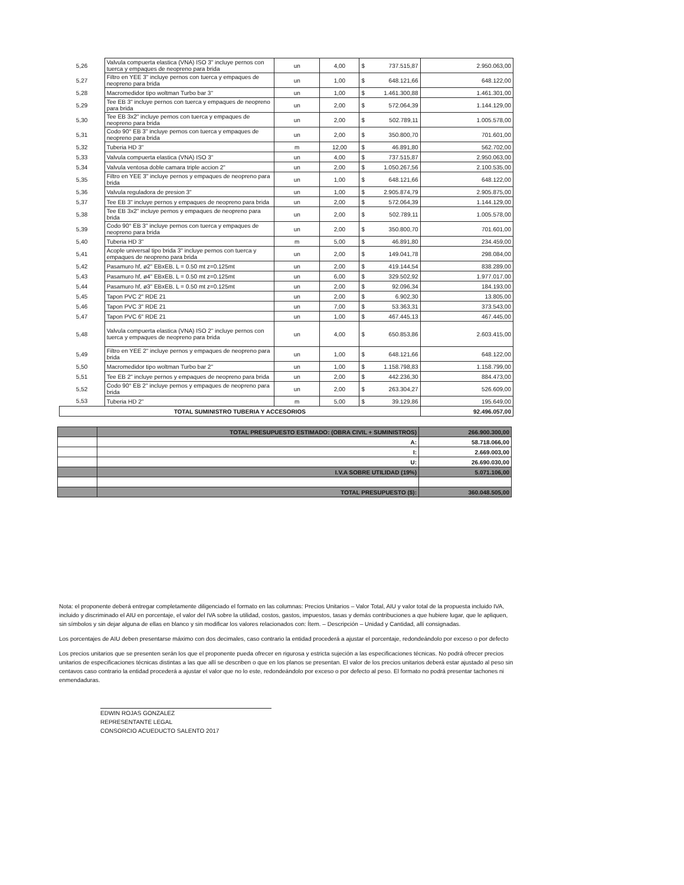| 5,26 | Valvula compuerta elastica (VNA) ISO 3" incluye pernos con tuerca y empaques de neopreno para brida | un | 4,00 | $ | 737.515,87 | 2.950.063,00 |
| 5,27 | Filtro en YEE 3" incluye pernos con tuerca y empaques de neopreno para brida | un | 1,00 | $ | 648.121,66 | 648.122,00 |
| 5,28 | Macromedidor tipo woltman Turbo bar 3" | un | 1,00 | $ | 1.461.300,88 | 1.461.301,00 |
| 5,29 | Tee EB 3" incluye pernos con tuerca y empaques de neopreno para brida | un | 2,00 | $ | 572.064,39 | 1.144.129,00 |
| 5,30 | Tee EB 3x2" incluye pernos con tuerca y empaques de neopreno para brida | un | 2,00 | $ | 502.789,11 | 1.005.578,00 |
| 5,31 | Codo 90° EB 3" incluye pernos con tuerca y empaques de neopreno para brida | un | 2,00 | $ | 350.800,70 | 701.601,00 |
| 5,32 | Tuberia HD 3" | m | 12,00 | $ | 46.891,80 | 562.702,00 |
| 5,33 | Valvula compuerta elastica (VNA) ISO 3" | un | 4,00 | $ | 737.515,87 | 2.950.063,00 |
| 5,34 | Valvula ventosa doble camara triple accion 2" | un | 2,00 | $ | 1.050.267,56 | 2.100.535,00 |
| 5,35 | Filtro en YEE 3" incluye pernos y empaques de neopreno para brida | un | 1,00 | $ | 648.121,66 | 648.122,00 |
| 5,36 | Valvula reguladora de presion 3" | un | 1,00 | $ | 2.905.874,79 | 2.905.875,00 |
| 5,37 | Tee EB 3" incluye pernos y empaques de neopreno para brida | un | 2,00 | $ | 572.064,39 | 1.144.129,00 |
| 5,38 | Tee EB 3x2" incluye pernos y empaques de neopreno para brida | un | 2,00 | $ | 502.789,11 | 1.005.578,00 |
| 5,39 | Codo 90° EB 3" incluye pernos con tuerca y empaques de neopreno para brida | un | 2,00 | $ | 350.800,70 | 701.601,00 |
| 5,40 | Tuberia HD 3" | m | 5,00 | $ | 46.891,80 | 234.459,00 |
| 5,41 | Acople universal tipo brida 3" incluye pernos con tuerca y empaques de neopreno para brida | un | 2,00 | $ | 149.041,78 | 298.084,00 |
| 5,42 | Pasamuro hf, ø2" EBxEB, L = 0.50 mt z=0.125mt | un | 2,00 | $ | 419.144,54 | 838.289,00 |
| 5,43 | Pasamuro hf, ø4" EBxEB, L = 0.50 mt z=0.125mt | un | 6,00 | $ | 329.502,92 | 1.977.017,00 |
| 5,44 | Pasamuro hf, ø3" EBxEB, L = 0.50 mt z=0.125mt | un | 2,00 | $ | 92.096,34 | 184.193,00 |
| 5,45 | Tapon PVC 2" RDE 21 | un | 2,00 | $ | 6.902,30 | 13.805,00 |
| 5,46 | Tapon PVC 3" RDE 21 | un | 7,00 | $ | 53.363,31 | 373.543,00 |
| 5,47 | Tapon PVC 6" RDE 21 | un | 1,00 | $ | 467.445,13 | 467.445,00 |
| 5,48 | Valvula compuerta elastica (VNA) ISO 2" incluye pernos con tuerca y empaques de neopreno para brida | un | 4,00 | $ | 650.853,86 | 2.603.415,00 |
| 5,49 | Filtro en YEE 2" incluye pernos y empaques de neopreno para brida | un | 1,00 | $ | 648.121,66 | 648.122,00 |
| 5,50 | Macromedidor tipo woltman Turbo bar 2" | un | 1,00 | $ | 1.158.798,83 | 1.158.799,00 |
| 5,51 | Tee EB 2" incluye pernos y empaques de neopreno para brida | un | 2,00 | $ | 442.236,30 | 884.473,00 |
| 5,52 | Codo 90° EB 2" incluye pernos y empaques de neopreno para brida | un | 2,00 | $ | 263.304,27 | 526.609,00 |
| 5,53 | Tuberia HD 2" | m | 5,00 | $ | 39.129,86 | 195.649,00 |
| TOTAL SUMINISTRO TUBERIA Y ACCESORIOS | | | | | | 92.496.057,00 |
| | TOTAL PRESUPUESTO ESTIMADO: (OBRA CIVIL + SUMINISTROS) | 266.900.300,00 |
| | A: | 58.718.066,00 |
| | I: | 2.669.003,00 |
| | U: | 26.690.030,00 |
| | I.V.A SOBRE UTILIDAD (19%) | 5.071.106,00 |
| | TOTAL PRESUPUESTO ($): | 360.048.505,00 |
Nota: el proponente deberá entregar completamente diligenciado el formato en las columnas: Precios Unitarios – Valor Total, AIU y valor total de la propuesta incluido IVA, incluido y discriminado el AIU en porcentaje, el valor del IVA sobre la utilidad, costos, gastos, impuestos, tasas y demás contribuciones a que hubiere lugar, que le apliquen, sin símbolos y sin dejar alguna de ellas en blanco y sin modificar los valores relacionados con: Ítem. – Descripción – Unidad y Cantidad, allí consignadas.
Los porcentajes de AIU deben presentarse máximo con dos decimales, caso contrario la entidad procederá a ajustar el porcentaje, redondeándolo por exceso o por defecto
Los precios unitarios que se presenten serán los que el proponente pueda ofrecer en rigurosa y estricta sujeción a las especificaciones técnicas. No podrá ofrecer precios unitarios de especificaciones técnicas distintas a las que allí se describen o que en los planos se presentan. El valor de los precios unitarios deberá estar ajustado al peso sin centavos caso contrario la entidad procederá a ajustar el valor que no lo este, redondeándolo por exceso o por defecto al peso. El formato no podrá presentar tachones ni enmendaduras.
EDWIN ROJAS GONZALEZ
REPRESENTANTE LEGAL
CONSORCIO ACUEDUCTO SALENTO 2017